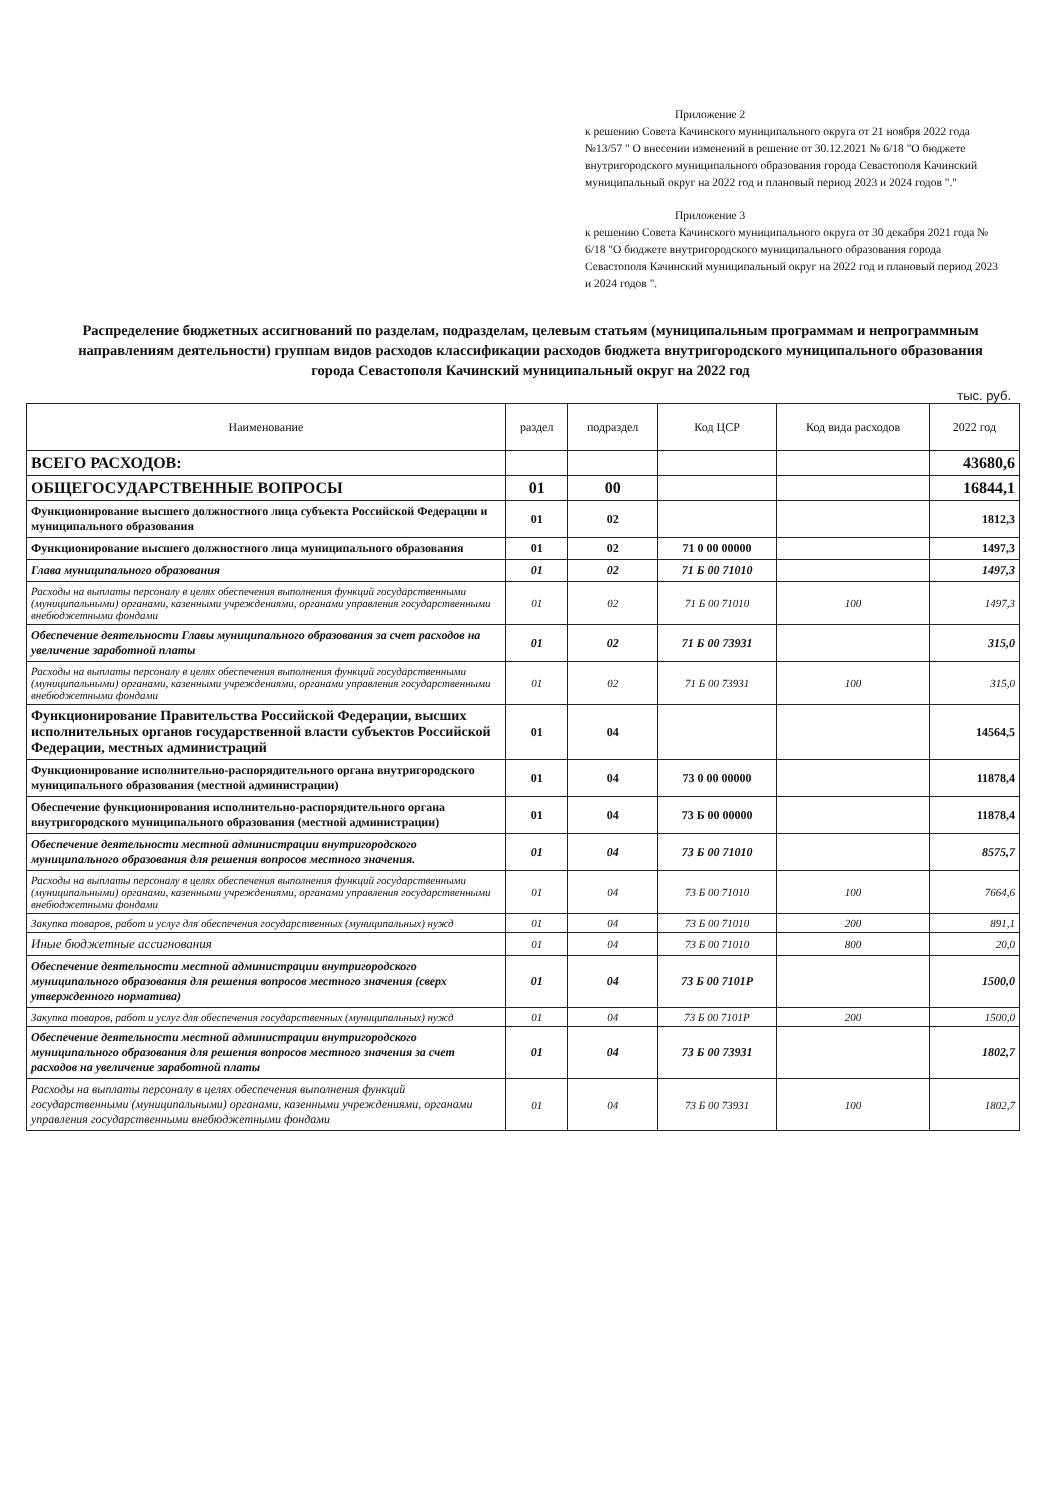Приложение 2
к решению Совета Качинского муниципального округа от 21 ноября 2022 года №13/57 " О внесении изменений в решение от 30.12.2021 № 6/18 "О бюджете внутригородского муниципального образования города Севастополя Качинский муниципальный округ на 2022 год и плановый период 2023 и 2024 годов "."
Приложение 3
к решению Совета Качинского муниципального округа от 30 декабря 2021 года № 6/18 "О бюджете внутригородского муниципального образования города Севастополя Качинский муниципальный округ на 2022 год и плановый период 2023 и 2024 годов ".
Распределение бюджетных ассигнований по разделам, подразделам, целевым статьям (муниципальным программам и непрограммным направлениям деятельности) группам видов расходов классификации расходов бюджета внутригородского муниципального образования города Севастополя Качинский муниципальный округ на 2022 год
тыс. руб.
| Наименование | раздел | подраздел | Код ЦСР | Код вида расходов | 2022 год |
| --- | --- | --- | --- | --- | --- |
| ВСЕГО РАСХОДОВ: | | | | | 43680,6 |
| ОБЩЕГОСУДАРСТВЕННЫЕ ВОПРОСЫ | 01 | 00 | | | 16844,1 |
| Функционирование высшего должностного лица субъекта Российской Федерации и муниципального образования | 01 | 02 | | | 1812,3 |
| Функционирование высшего должностного лица муниципального образования | 01 | 02 | 71 0 00 00000 | | 1497,3 |
| Глава муниципального образования | 01 | 02 | 71 Б 00 71010 | | 1497,3 |
| Расходы на выплаты персоналу в целях обеспечения выполнения функций государственными (муниципальными) органами, казенными учреждениями, органами управления государственными внебюджетными фондами | 01 | 02 | 71 Б 00 71010 | 100 | 1497,3 |
| Обеспечение деятельности Главы муниципального образования за счет расходов на увеличение заработной платы | 01 | 02 | 71 Б 00 73931 | | 315,0 |
| Расходы на выплаты персоналу в целях обеспечения выполнения функций государственными (муниципальными) органами, казенными учреждениями, органами управления государственными внебюджетными фондами | 01 | 02 | 71 Б 00 73931 | 100 | 315,0 |
| Функционирование Правительства Российской Федерации, высших исполнительных органов государственной власти субъектов Российской Федерации, местных администраций | 01 | 04 | | | 14564,5 |
| Функционирование исполнительно-распорядительного органа внутригородского муниципального образования (местной администрации) | 01 | 04 | 73 0 00 00000 | | 11878,4 |
| Обеспечение функционирования исполнительно-распорядительного органа внутригородского муниципального образования (местной администрации) | 01 | 04 | 73 Б 00 00000 | | 11878,4 |
| Обеспечение деятельности местной администрации внутригородского муниципального образования для решения вопросов местного значения. | 01 | 04 | 73 Б 00 71010 | | 8575,7 |
| Расходы на выплаты персоналу в целях обеспечения выполнения функций государственными (муниципальными) органами, казенными учреждениями, органами управления государственными внебюджетными фондами | 01 | 04 | 73 Б 00 71010 | 100 | 7664,6 |
| Закупка товаров, работ и услуг для обеспечения государственных (муниципальных) нужд | 01 | 04 | 73 Б 00 71010 | 200 | 891,1 |
| Иные бюджетные ассигнования | 01 | 04 | 73 Б 00 71010 | 800 | 20,0 |
| Обеспечение деятельности местной администрации внутригородского муниципального образования для решения вопросов местного значения (сверх утвержденного норматива) | 01 | 04 | 73 Б 00 7101Р | | 1500,0 |
| Закупка товаров, работ и услуг для обеспечения государственных (муниципальных) нужд | 01 | 04 | 73 Б 00 7101Р | 200 | 1500,0 |
| Обеспечение деятельности местной администрации внутригородского муниципального образования для решения вопросов местного значения за счет расходов на увеличение заработной платы | 01 | 04 | 73 Б 00 73931 | | 1802,7 |
| Расходы на выплаты персоналу в целях обеспечения выполнения функций государственными (муниципальными) органами, казенными учреждениями, органами управления государственными внебюджетными фондами | 01 | 04 | 73 Б 00 73931 | 100 | 1802,7 |